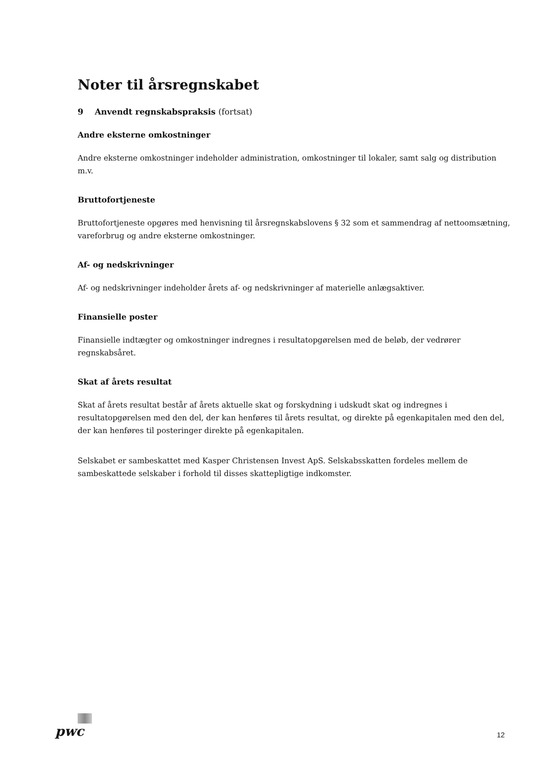Noter til årsregnskabet
9 Anvendt regnskabspraksis (fortsat)
Andre eksterne omkostninger
Andre eksterne omkostninger indeholder administration, omkostninger til lokaler, samt salg og distribution m.v.
Bruttofortjeneste
Bruttofortjeneste opgøres med henvisning til årsregnskabslovens § 32 som et sammendrag af nettoomsætning, vareforbrug og andre eksterne omkostninger.
Af- og nedskrivninger
Af- og nedskrivninger indeholder årets af- og nedskrivninger af materielle anlægsaktiver.
Finansielle poster
Finansielle indtægter og omkostninger indregnes i resultatopgørelsen med de beløb, der vedrører regnskabsåret.
Skat af årets resultat
Skat af årets resultat består af årets aktuelle skat og forskydning i udskudt skat og indregnes i resultatopgørelsen med den del, der kan henføres til årets resultat, og direkte på egenkapitalen med den del, der kan henføres til posteringer direkte på egenkapitalen.
Selskabet er sambeskattet med Kasper Christensen Invest ApS. Selskabsskatten fordeles mellem de sambeskattede selskaber i forhold til disses skattepligtige indkomster.
pwc
12